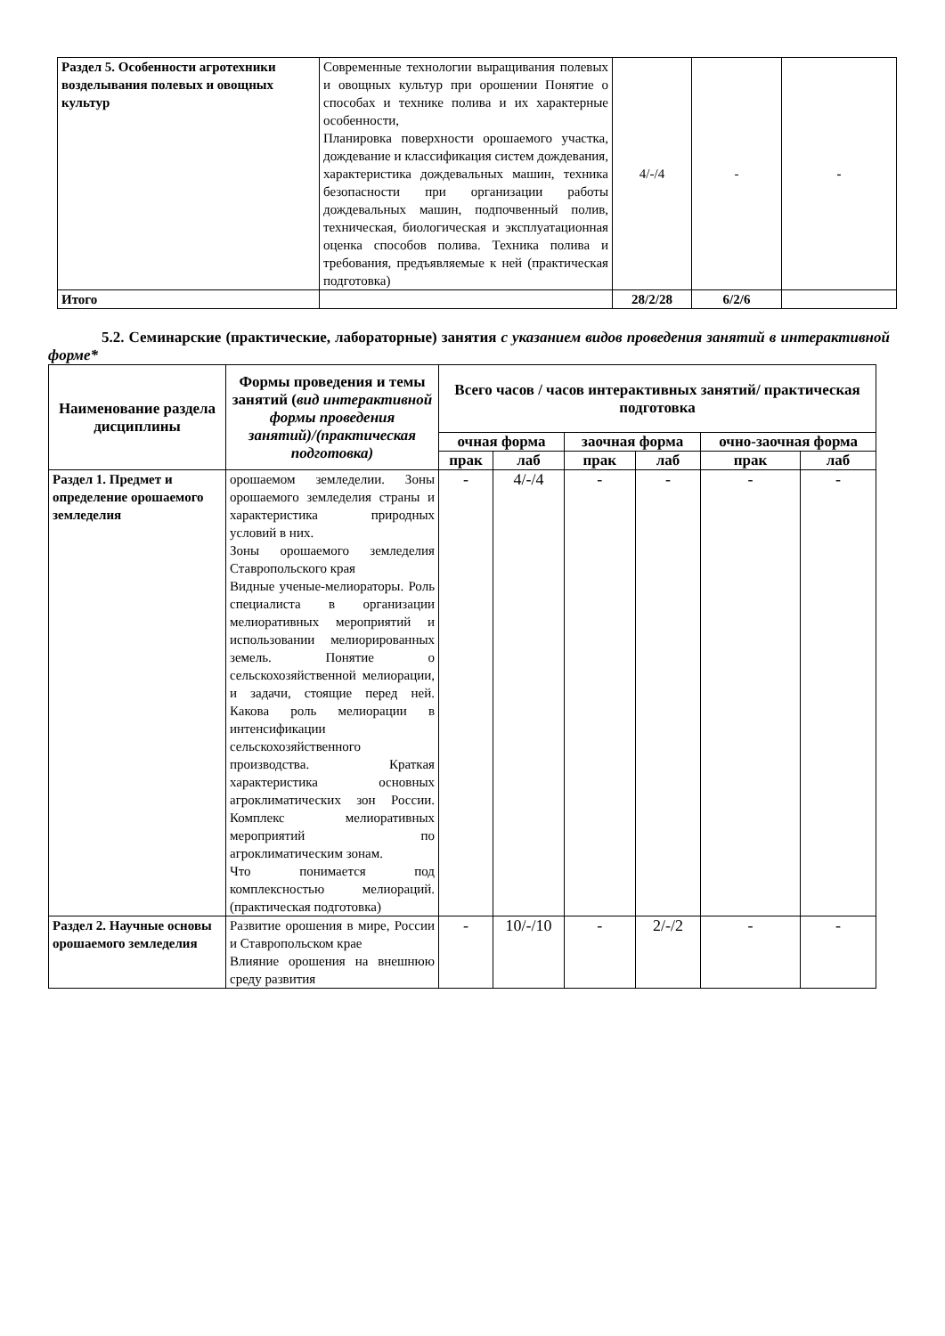| Раздел 5. Особенности агротехники возделывания полевых и овощных культур | Современные технологии выращивания полевых и овощных культур при орошении Понятие о способах и технике полива и их характерные особенности, Планировка поверхности орошаемого участка, дождевание и классификация систем дождевания, характеристика дождевальных машин, техника безопасности при организации работы дождевальных машин, подпочвенный полив, техническая, биологическая и эксплуатационная оценка способов полива. Техника полива и требования, предъявляемые к ней (практическая подготовка) | 4/-/4 | - | - |
| Итого | | 28/2/28 | 6/2/6 | |
5.2. Семинарские (практические, лабораторные) занятия с указанием видов проведения занятий в интерактивной форме*
| Наименование раздела дисциплины | Формы проведения и темы занятий ( вид интерактивной формы проведения занятий)/(практическая подготовка) | Всего часов / часов интерактивных занятий/ практическая подготовка | | | | | |
| --- | --- | --- | --- | --- | --- | --- | --- |
| | | очная форма | | заочная форма | | очно-заочная форма | |
| | | прак | лаб | прак | лаб | прак | лаб |
| Раздел 1. Предмет и определение орошаемого земледелия | орошаемом земледелии. Зоны орошаемого земледелия страны и характеристика природных условий в них. Зоны орошаемого земледелия Ставропольского края Видные ученые-мелиораторы. Роль специалиста в организации мелиоративных мероприятий и использовании мелиорированных земель. Понятие о сельскохозяйственной мелиорации, и задачи, стоящие перед ней. Какова роль мелиорации в интенсификации сельскохозяйственного производства. Краткая характеристика основных агроклиматических зон России. Комплекс мелиоративных мероприятий по агроклиматическим зонам. Что понимается под комплексностью мелиораций. (практическая подготовка) | - | 4/-/4 | - | - | - | - |
| Раздел 2. Научные основы орошаемого земледелия | Развитие орошения в мире, России и Ставропольском крае Влияние орошения на внешнюю среду развития | - | 10/-/10 | - | 2/-/2 | - | - |